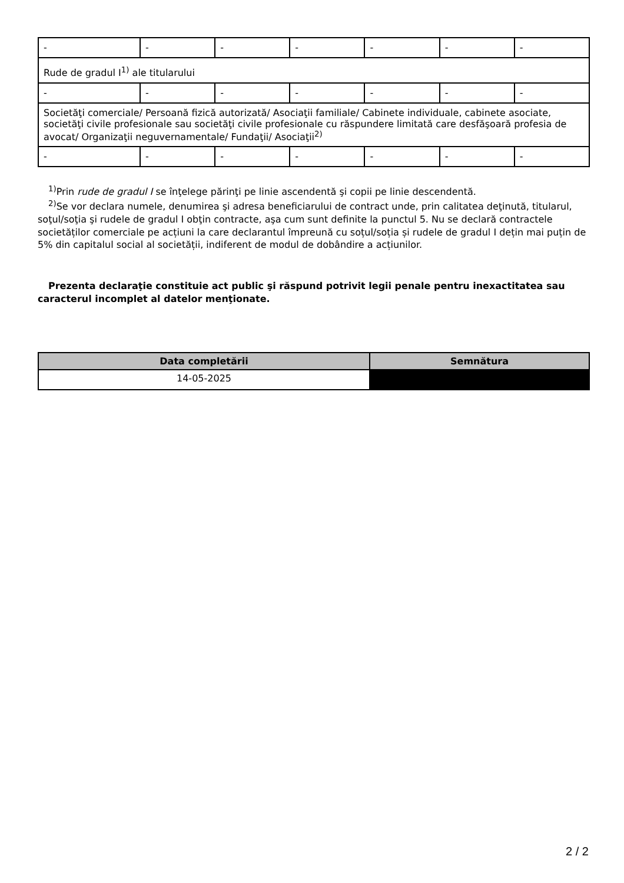| - | - | - | - | - | - | - |
| Rude de gradul I<sup>1)</sup> ale titularului | | | | | | |
| - | - | - | - | - | - | - |
| Societăţi comerciale/ Persoană fizică autorizată/ Asociaţii familiale/ Cabinete individuale, cabinete asociate, societăţi civile profesionale sau societăţi civile profesionale cu răspundere limitată care desfăşoară profesia de avocat/ Organizaţii neguvernamentale/ Fundaţii/ Asociaţii<sup>2)</sup> | | | | | | |
| - | - | - | - | - | - | - |
<sup>1)</sup> Prin rude de gradul I se înţelege părinţi pe linie ascendentă şi copii pe linie descendentă.
<sup>2)</sup> Se vor declara numele, denumirea şi adresa beneficiarului de contract unde, prin calitatea deţinută, titularul, soţul/soţia şi rudele de gradul I obţin contracte, aşa cum sunt definite la punctul 5. Nu se declară contractele societăților comerciale pe acțiuni la care declarantul împreună cu soțul/soția și rudele de gradul I dețin mai puțin de 5% din capitalul social al societății, indiferent de modul de dobândire a acțiunilor.
Prezenta declaraţie constituie act public şi răspund potrivit legii penale pentru inexactitatea sau caracterul incomplet al datelor menţionate.
| Data completării | Semnătura |
| --- | --- |
| 14-05-2025 | |
2 / 2